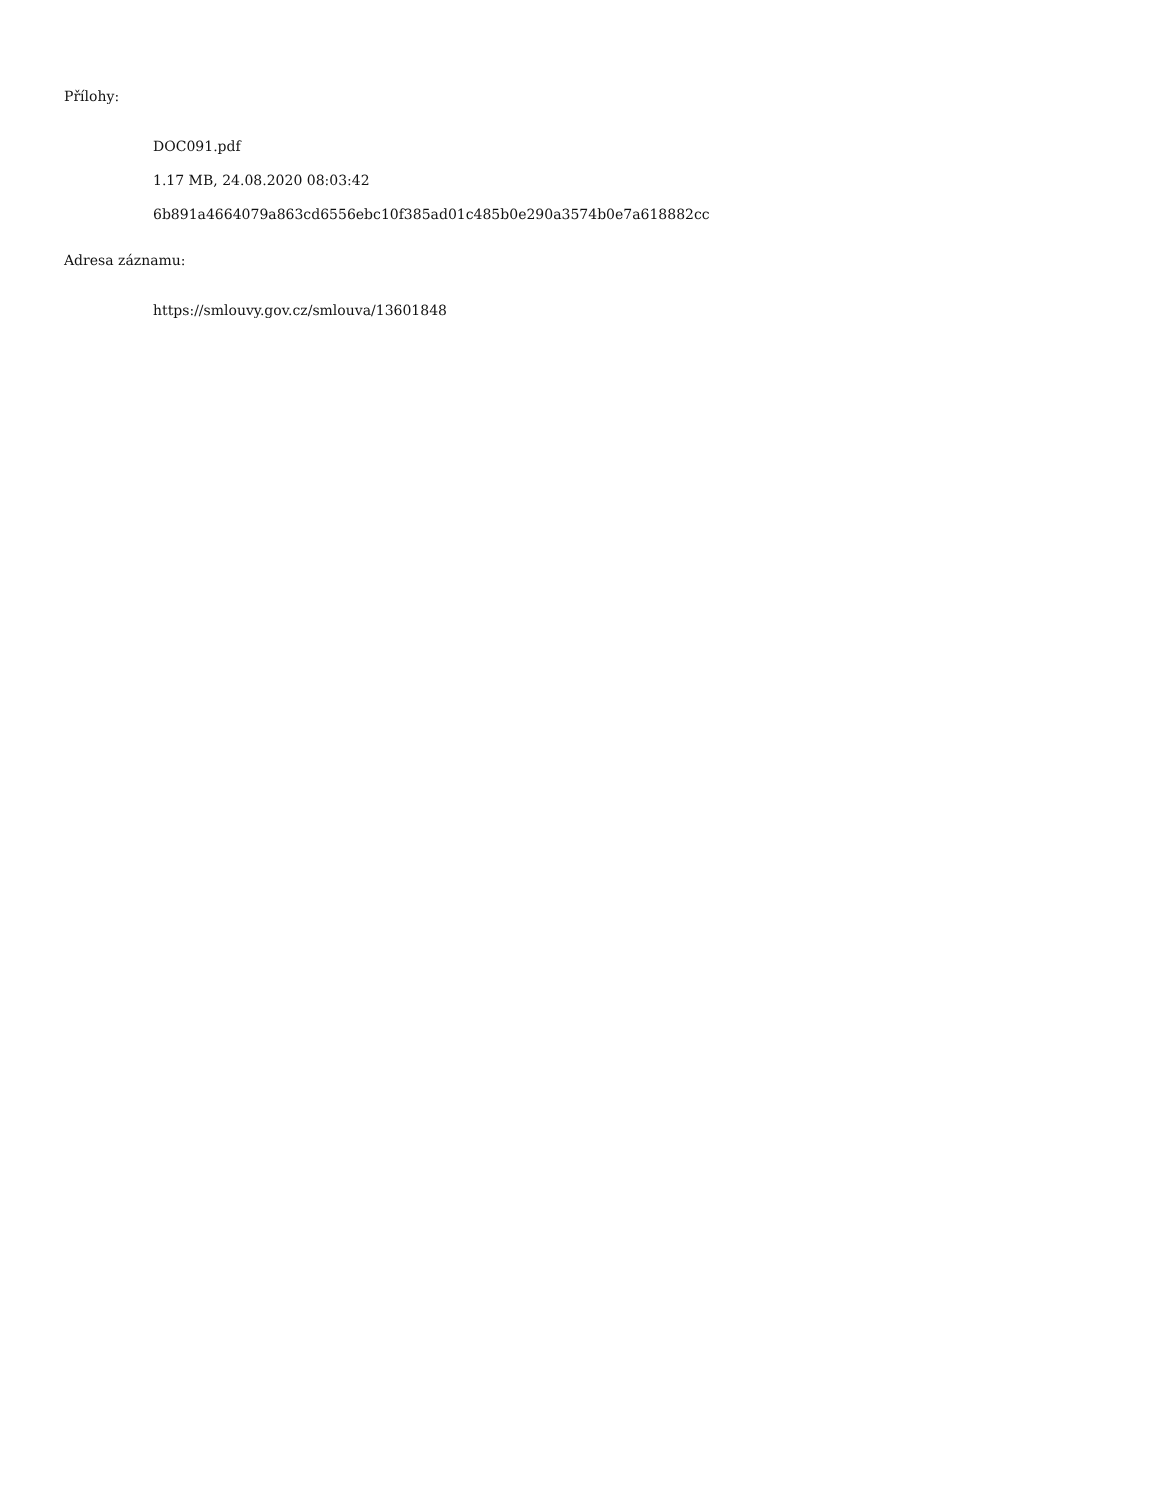Přílohy:
DOC091.pdf
1.17 MB, 24.08.2020 08:03:42
6b891a4664079a863cd6556ebc10f385ad01c485b0e290a3574b0e7a618882cc
Adresa záznamu:
https://smlouvy.gov.cz/smlouva/13601848